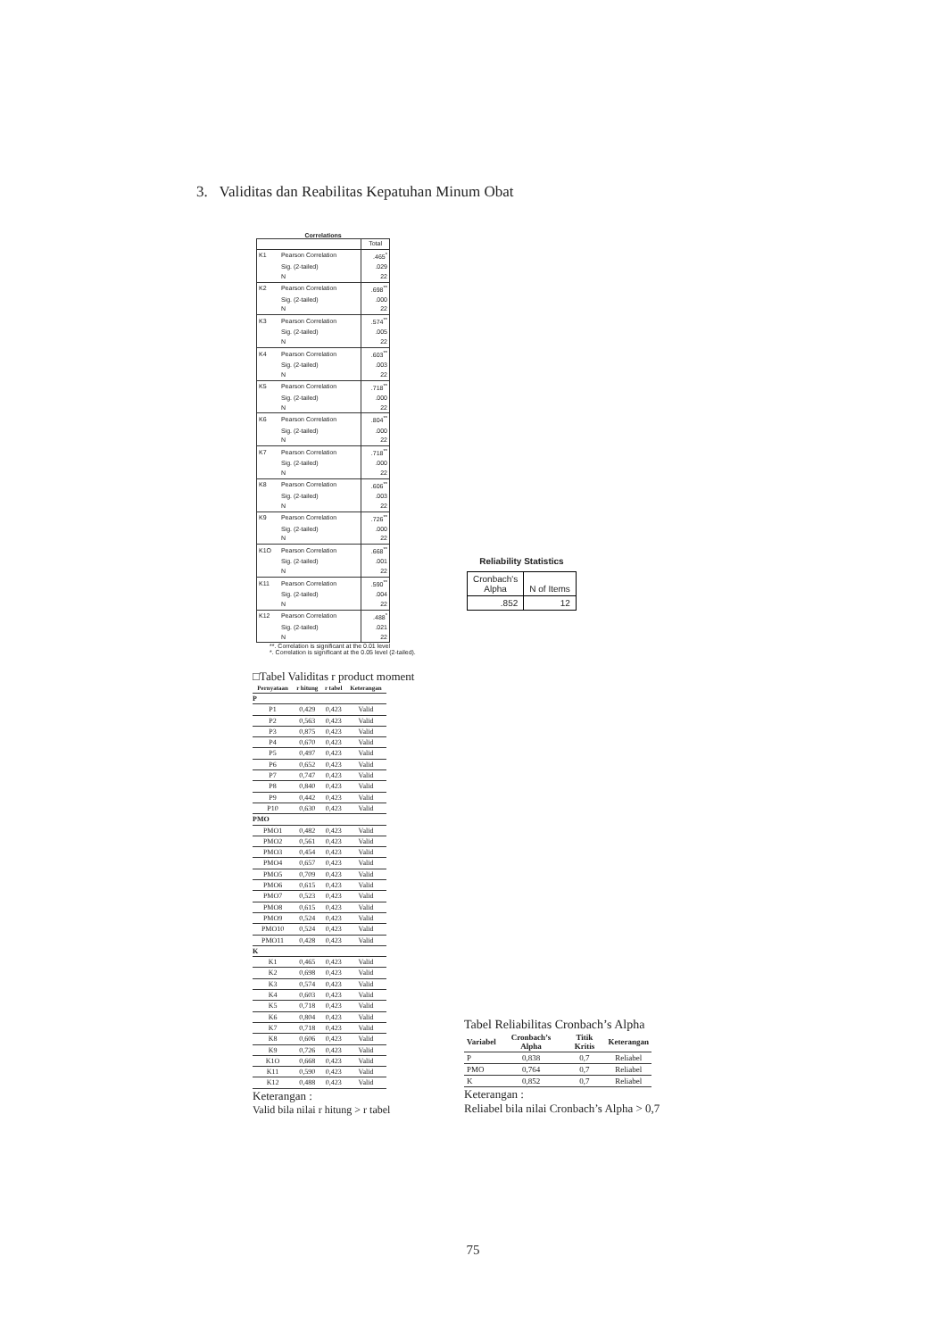3. Validitas dan Reabilitas Kepatuhan Minum Obat
Correlations
| | | Total |
| --- | --- | --- |
| K1 | Pearson Correlation | .465<sup>*</sup> |
| | Sig. (2-tailed) | .029 |
| | N | 22 |
| K2 | Pearson Correlation | .698<sup>**</sup> |
| | Sig. (2-tailed) | .000 |
| | N | 22 |
| K3 | Pearson Correlation | .574<sup>**</sup> |
| | Sig. (2-tailed) | .005 |
| | N | 22 |
| K4 | Pearson Correlation | .603<sup>**</sup> |
| | Sig. (2-tailed) | .003 |
| | N | 22 |
| K5 | Pearson Correlation | .718<sup>**</sup> |
| | Sig. (2-tailed) | .000 |
| | N | 22 |
| K6 | Pearson Correlation | .804<sup>**</sup> |
| | Sig. (2-tailed) | .000 |
| | N | 22 |
| K7 | Pearson Correlation | .718<sup>**</sup> |
| | Sig. (2-tailed) | .000 |
| | N | 22 |
| K8 | Pearson Correlation | .606<sup>**</sup> |
| | Sig. (2-tailed) | .003 |
| | N | 22 |
| K9 | Pearson Correlation | .726<sup>**</sup> |
| | Sig. (2-tailed) | .000 |
| | N | 22 |
| K1O | Pearson Correlation | .668<sup>**</sup> |
| | Sig. (2-tailed) | .001 |
| | N | 22 |
| K11 | Pearson Correlation | .590<sup>**</sup> |
| | Sig. (2-tailed) | .004 |
| | N | 22 |
| K12 | Pearson Correlation | .488<sup>*</sup> |
| | Sig. (2-tailed) | .021 |
| | N | 22 |
**. Correlation is significant at the 0.01 level
*. Correlation is significant at the 0.05 level (2-tailed).
Reliability Statistics
| Cronbach's Alpha | N of Items |
| .852 | 12 |
□Tabel Validitas r product moment
| Pernyataan | r hitung | r tabel | Keterangan |
| --- | --- | --- | --- |
| P | | | |
| P1 | 0,429 | 0,423 | Valid |
| P2 | 0,563 | 0,423 | Valid |
| P3 | 0,875 | 0,423 | Valid |
| P4 | 0,670 | 0,423 | Valid |
| P5 | 0,497 | 0,423 | Valid |
| P6 | 0,652 | 0,423 | Valid |
| P7 | 0,747 | 0,423 | Valid |
| P8 | 0,840 | 0,423 | Valid |
| P9 | 0,442 | 0,423 | Valid |
| P10 | 0,630 | 0,423 | Valid |
| PMO | | | |
| PMO1 | 0,482 | 0,423 | Valid |
| PMO2 | 0,561 | 0,423 | Valid |
| PMO3 | 0,454 | 0,423 | Valid |
| PMO4 | 0,657 | 0,423 | Valid |
| PMO5 | 0,709 | 0,423 | Valid |
| PMO6 | 0,615 | 0,423 | Valid |
| PMO7 | 0,523 | 0,423 | Valid |
| PMO8 | 0,615 | 0,423 | Valid |
| PMO9 | 0,524 | 0,423 | Valid |
| PMO10 | 0,524 | 0,423 | Valid |
| PMO11 | 0,428 | 0,423 | Valid |
| K | | | |
| K1 | 0,465 | 0,423 | Valid |
| K2 | 0,698 | 0,423 | Valid |
| K3 | 0,574 | 0,423 | Valid |
| K4 | 0,603 | 0,423 | Valid |
| K5 | 0,718 | 0,423 | Valid |
| K6 | 0,804 | 0,423 | Valid |
| K7 | 0,718 | 0,423 | Valid |
| K8 | 0,606 | 0,423 | Valid |
| K9 | 0,726 | 0,423 | Valid |
| K1O | 0,668 | 0,423 | Valid |
| K11 | 0,590 | 0,423 | Valid |
| K12 | 0,488 | 0,423 | Valid |
Keterangan :
Valid bila nilai r hitung > r tabel
Tabel Reliabilitas Cronbach’s Alpha
| Variabel | Cronbach’s Alpha | Titik Kritis | Keterangan |
| --- | --- | --- | --- |
| P | 0,838 | 0,7 | Reliabel |
| PMO | 0,764 | 0,7 | Reliabel |
| K | 0,852 | 0,7 | Reliabel |
Keterangan :
Reliabel bila nilai Cronbach’s Alpha > 0,7
75